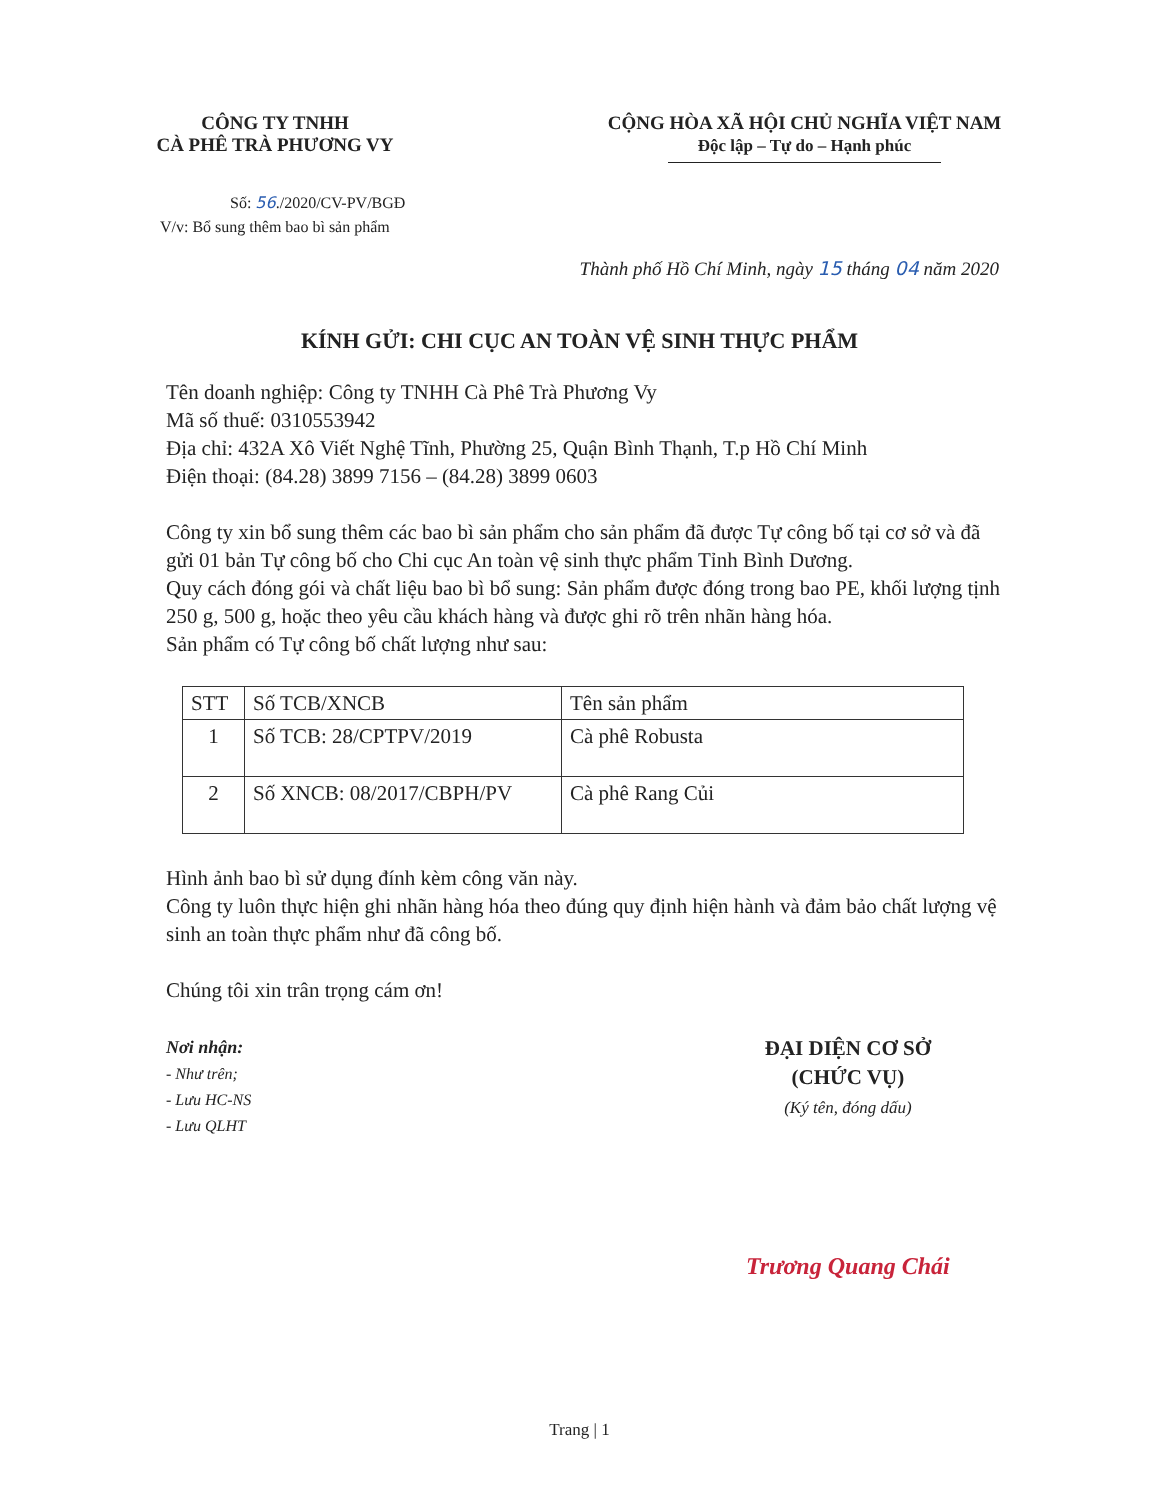CÔNG TY TNHH
CÀ PHÊ TRÀ PHƯƠNG VY
CỘNG HÒA XÃ HỘI CHỦ NGHĨA VIỆT NAM
Độc lập – Tự do – Hạnh phúc
Số: 56./2020/CV-PV/BGĐ
V/v: Bổ sung thêm bao bì sản phẩm
Thành phố Hồ Chí Minh, ngày 15 tháng 04 năm 2020
KÍNH GỬI: CHI CỤC AN TOÀN VỆ SINH THỰC PHẨM
Tên doanh nghiệp: Công ty TNHH Cà Phê Trà Phương Vy
Mã số thuế: 0310553942
Địa chỉ: 432A Xô Viết Nghệ Tĩnh, Phường 25, Quận Bình Thạnh, T.p Hồ Chí Minh
Điện thoại: (84.28) 3899 7156 – (84.28) 3899 0603
Công ty xin bổ sung thêm các bao bì sản phẩm cho sản phẩm đã được Tự công bố tại cơ sở và đã gửi 01 bản Tự công bố cho Chi cục An toàn vệ sinh thực phẩm Tỉnh Bình Dương.
Quy cách đóng gói và chất liệu bao bì bổ sung: Sản phẩm được đóng trong bao PE, khối lượng tịnh 250 g, 500 g, hoặc theo yêu cầu khách hàng và được ghi rõ trên nhãn hàng hóa.
Sản phẩm có Tự công bố chất lượng như sau:
| STT | Số TCB/XNCB | Tên sản phẩm |
| --- | --- | --- |
| 1 | Số TCB: 28/CPTPV/2019 | Cà phê Robusta |
| 2 | Số XNCB: 08/2017/CBPH/PV | Cà phê Rang Củi |
Hình ảnh bao bì sử dụng đính kèm công văn này.
Công ty luôn thực hiện ghi nhãn hàng hóa theo đúng quy định hiện hành và đảm bảo chất lượng vệ sinh an toàn thực phẩm như đã công bố.
Chúng tôi xin trân trọng cám ơn!
Nơi nhận:
- Như trên;
- Lưu HC-NS
- Lưu QLHT
ĐẠI DIỆN CƠ SỞ
(CHỨC VỤ)
(Ký tên, đóng dấu)
Trương Quang Chái
Trang | 1